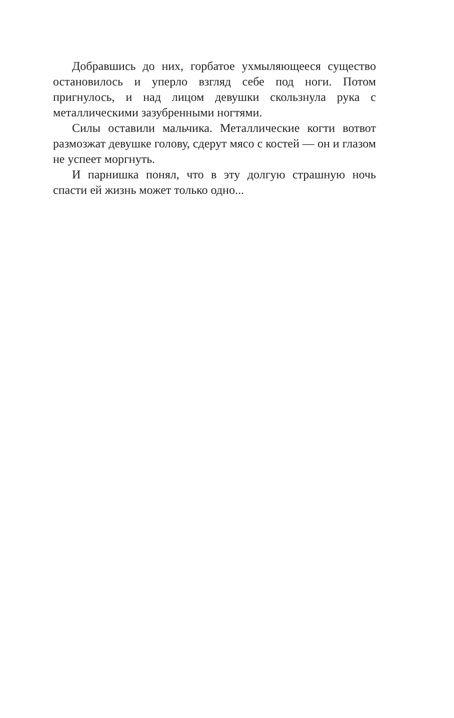Добравшись до них, горбатое ухмыляющееся существо остановилось и уперло взгляд себе под ноги. Потом пригнулось, и над лицом девушки скользнула рука с металлическими зазубренными ногтями.
Силы оставили мальчика. Металлические когти вотвот размозжат девушке голову, сдерут мясо с костей — он и глазом не успеет моргнуть.
И парнишка понял, что в эту долгую страшную ночь спасти ей жизнь может только одно...